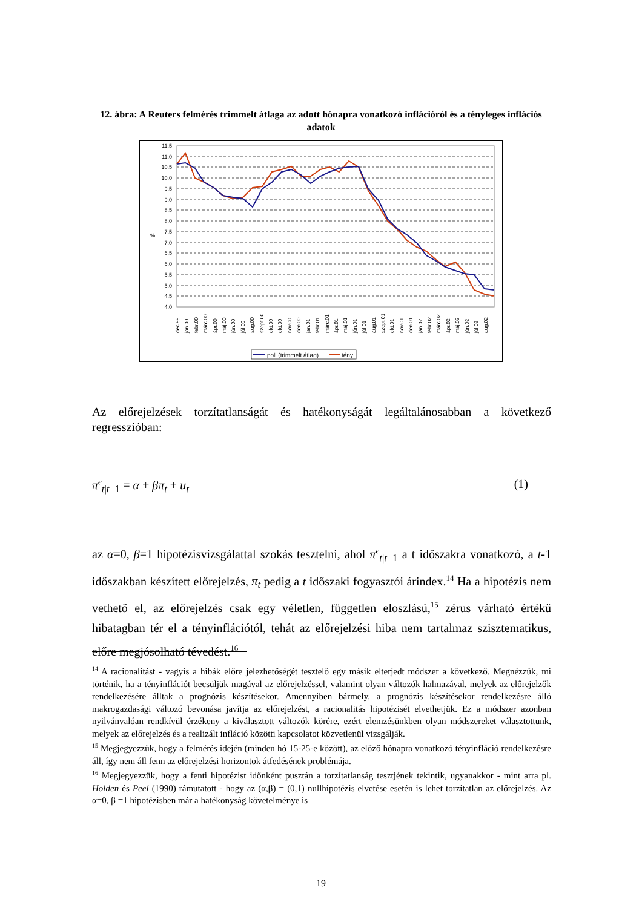12. ábra: A Reuters felmérés trimmelt átlaga az adott hónapra vonatkozó inflációról és a tényleges inflációs adatok
11.5
11.0
10.5
10.0
9.5
9.0
8.5
8.0
7.5
7.0
6.5
6.0
5.5
5.0
4.5
4.0
%
dec.99
jan.00
febr.00
márc.00
ápr.00
máj.00
jún.00
júl.00
aug.00
szept.00
okt.00
okt.00
nov.00
dec.00
jan.01
febr.01
márc.01
ápr.01
máj.01
jún.01
júl.01
aug.01
szept.01
okt.01
nov.01
dec.01
jan.02
febr.02
márc.02
ápr.02
máj.02
jún.02
júl.02
aug.02
poll (trimmelt átlag)
tény
Az előrejelzések torzítatlanságát és hatékonyságát legáltalánosabban a következő regresszióban:
π<sup>e</sup><sub>t|t−1</sub> = α + βπ<sub>t</sub> + u<sub>t</sub> (1)
az α=0, β=1 hipotézisvizsgálattal szokás tesztelni, ahol π<sup>e</sup><sub>t|t−1</sub> a t időszakra vonatkozó, a t-1 időszakban készített előrejelzés, π<sub>t</sub> pedig a t időszaki fogyasztói árindex.<sup>14</sup> Ha a hipotézis nem vethető el, az előrejelzés csak egy véletlen, független eloszlású,<sup>15</sup> zérus várható értékű hibatagban tér el a tényinflációtól, tehát az előrejelzési hiba nem tartalmaz szisztematikus, előre megjósolható tévedést.<sup>16</sup>
<sup>14</sup> A racionalitást - vagyis a hibák előre jelezhetőségét tesztelő egy másik elterjedt módszer a következő. Megnézzük, mi történik, ha a tényinflációt becsüljük magával az előrejelzéssel, valamint olyan változók halmazával, melyek az előrejelzők rendelkezésére álltak a prognózis készítésekor. Amennyiben bármely, a prognózis készítésekor rendelkezésre álló makrogazdasági változó bevonása javítja az előrejelzést, a racionalitás hipotézisét elvethetjük. Ez a módszer azonban nyilvánvalóan rendkívül érzékeny a kiválasztott változók körére, ezért elemzésünkben olyan módszereket választottunk, melyek az előrejelzés és a realizált infláció közötti kapcsolatot közvetlenül vizsgálják.
<sup>15</sup> Megjegyezzük, hogy a felmérés idején (minden hó 15-25-e között), az előző hónapra vonatkozó tényinfláció rendelkezésre áll, így nem áll fenn az előrejelzési horizontok átfedésének problémája.
<sup>16</sup> Megjegyezzük, hogy a fenti hipotézist időnként pusztán a torzítatlanság tesztjének tekintik, ugyanakkor - mint arra pl. Holden és Peel (1990) rámutatott - hogy az (α,β) = (0,1) nullhipotézis elvetése esetén is lehet torzítatlan az előrejelzés. Az α=0, β =1 hipotézisben már a hatékonyság követelménye is
19